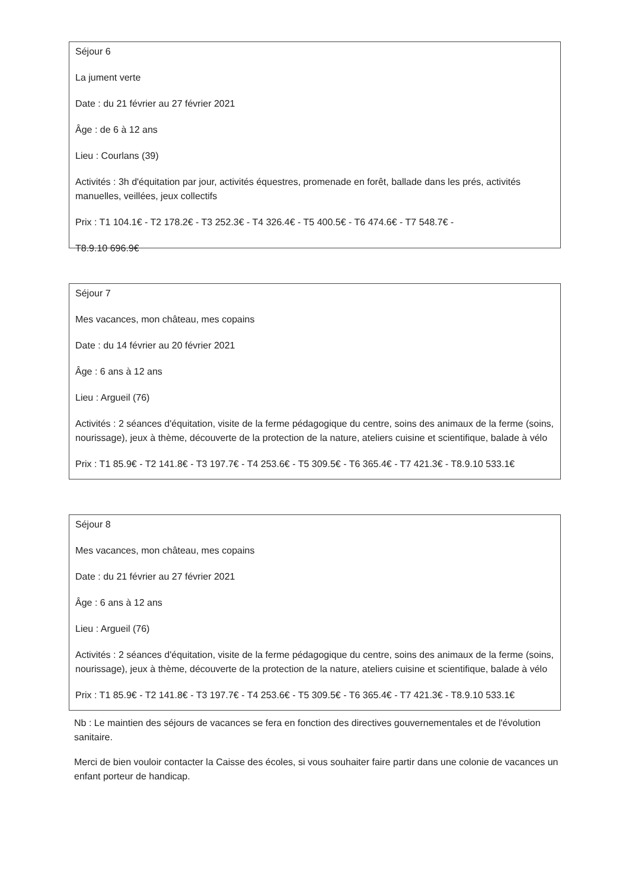Séjour 6
La jument verte
Date : du 21 février au 27 février 2021
Âge : de 6 à 12 ans
Lieu : Courlans (39)
Activités : 3h d'équitation par jour, activités équestres, promenade en forêt, ballade dans les prés, activités manuelles, veillées, jeux collectifs
Prix : T1 104.1€ - T2 178.2€ - T3 252.3€ - T4 326.4€ - T5 400.5€ - T6 474.6€ - T7 548.7€ -
T8.9.10 696.9€
Séjour 7
Mes vacances, mon château, mes copains
Date : du 14 février au 20 février 2021
Âge : 6 ans à 12 ans
Lieu : Argueil (76)
Activités : 2 séances d'équitation, visite de la ferme pédagogique du centre, soins des animaux de la ferme (soins, nourissage), jeux à thème, découverte de la protection de la nature, ateliers cuisine et scientifique, balade à vélo
Prix : T1 85.9€ - T2 141.8€ - T3 197.7€ - T4 253.6€ - T5 309.5€ - T6 365.4€ - T7 421.3€ - T8.9.10 533.1€
Séjour 8
Mes vacances, mon château, mes copains
Date : du 21 février au 27 février 2021
Âge : 6 ans à 12 ans
Lieu : Argueil (76)
Activités : 2 séances d'équitation, visite de la ferme pédagogique du centre, soins des animaux de la ferme (soins, nourissage), jeux à thème, découverte de la protection de la nature, ateliers cuisine et scientifique, balade à vélo
Prix : T1 85.9€ - T2 141.8€ - T3 197.7€ - T4 253.6€ - T5 309.5€ - T6 365.4€ - T7 421.3€ - T8.9.10 533.1€
Nb : Le maintien des séjours de vacances se fera en fonction des directives gouvernementales et de l'évolution sanitaire.
Merci de bien vouloir contacter la Caisse des écoles, si vous souhaiter faire partir dans une colonie de vacances un enfant porteur de handicap.